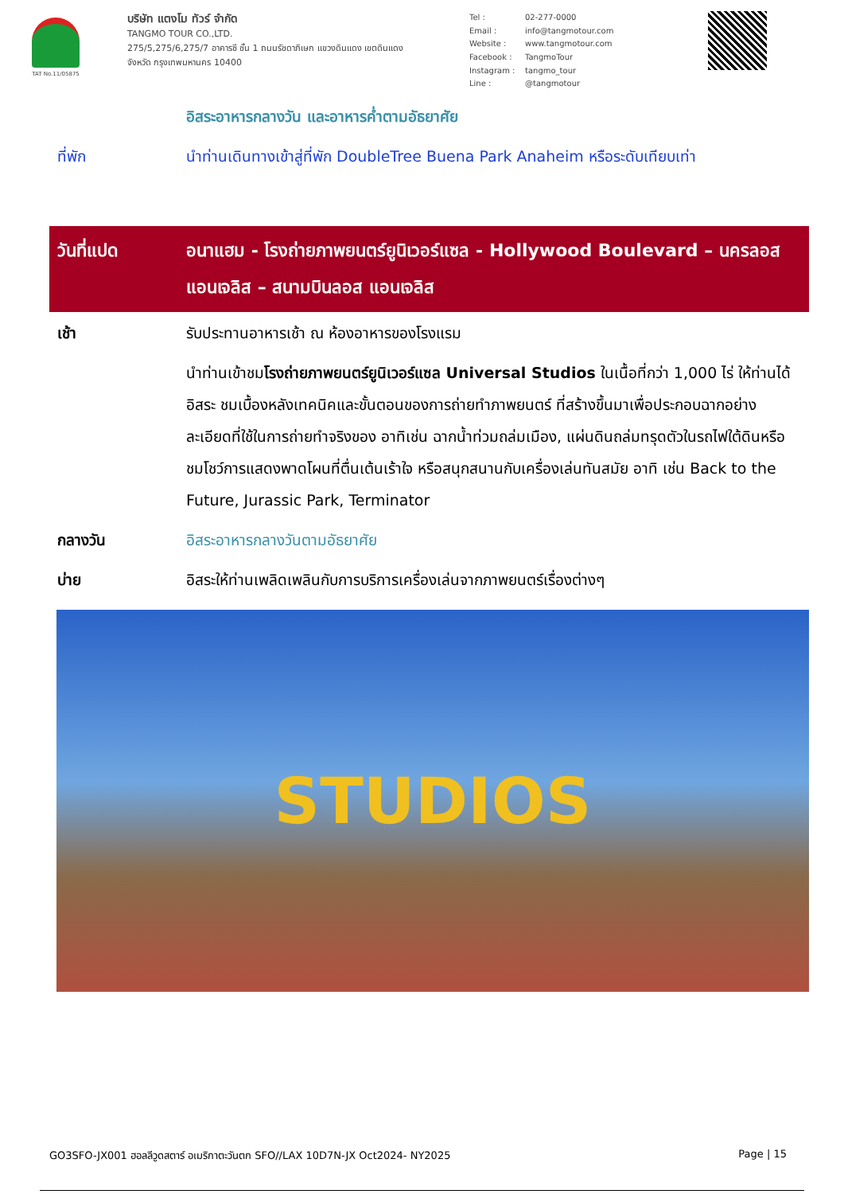TAT No.11/05875
บริษัท แตงโม ทัวร์ จำกัด
TANGMO TOUR CO.,LTD.
275/5,275/6,275/7 อาคารซี ชั้น 1 ถนนรัชดาภิเษก แขวงดินแดง เขตดินแดง
จังหวัด กรุงเทพมหานคร 10400
Tel : 02-277-0000 Email : info@tangmotour.com Website : www.tangmotour.com Facebook : TangmoTour Instagram : tangmo_tour Line : @tangmotour
อิสระอาหารกลางวัน และอาหารค่ำตามอัธยาศัย
ที่พัก นำท่านเดินทางเข้าสู่ที่พัก DoubleTree Buena Park Anaheim หรือระดับเทียบเท่า
วันที่แปด อนาแฮม - โรงถ่ายภาพยนตร์ยูนิเวอร์แซล - Hollywood Boulevard – นครลอส แอนเจลิส – สนามบินลอส แอนเจลิส
เช้า รับประทานอาหารเช้า ณ ห้องอาหารของโรงแรม
นำท่านเข้าชมโรงถ่ายภาพยนตร์ยูนิเวอร์แซล Universal Studios ในเนื้อที่กว่า 1,000 ไร่ ให้ท่านได้อิสระ ชมเบื้องหลังเทคนิคและขั้นตอนของการถ่ายทำภาพยนตร์ ที่สร้างขึ้นมาเพื่อประกอบฉากอย่างละเอียดที่ใช้ในการถ่ายทำจริงของ อาทิเช่น ฉากน้ำท่วมถล่มเมือง, แผ่นดินถล่มทรุดตัวในรถไฟใต้ดินหรือชมโชว์การแสดงพาดโผนที่ตื่นเต้นเร้าใจ หรือสนุกสนานกับเครื่องเล่นทันสมัย อาทิ เช่น Back to the Future, Jurassic Park, Terminator
กลางวัน อิสระอาหารกลางวันตามอัธยาศัย
บ่าย อิสระให้ท่านเพลิดเพลินกับการบริการเครื่องเล่นจากภาพยนตร์เรื่องต่างๆ
STUDIOS
GO3SFO-JX001 ฮอลลีวูดสตาร์ อเมริกาตะวันตก SFO//LAX 10D7N-JX Oct2024- NY2025 Page | 15